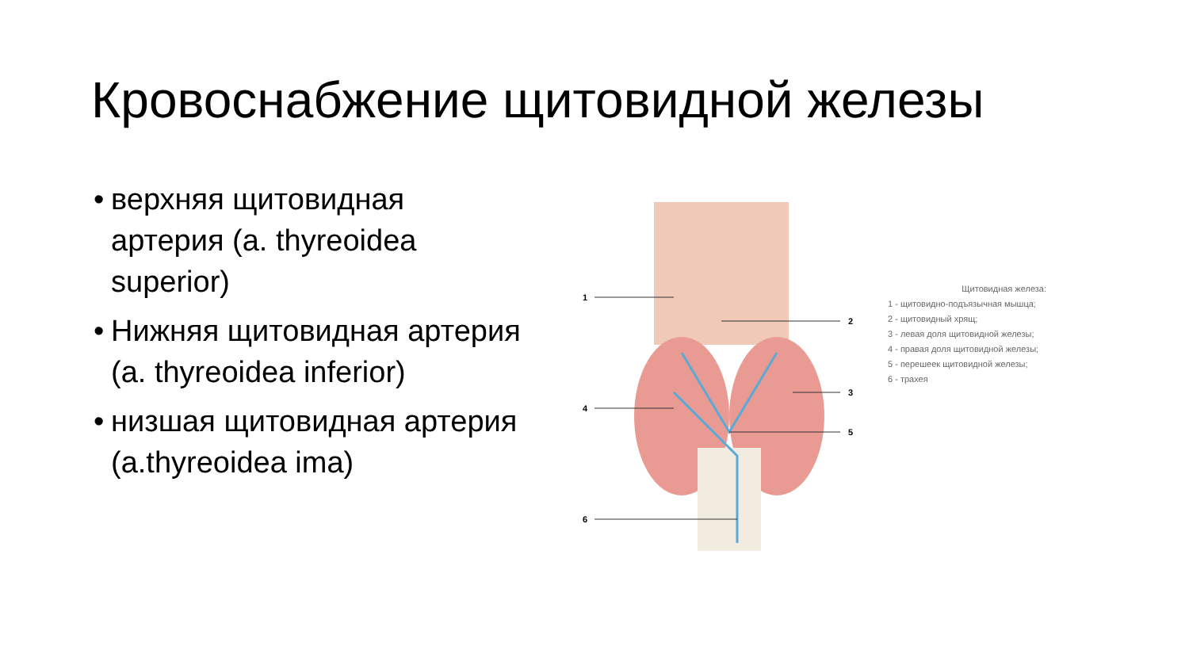Кровоснабжение щитовидной железы
• верхняя щитовидная артерия (a. thyreoidea superior)
• Нижняя щитовидная артерия (a. thyreoidea inferior)
• низшая щитовидная артерия (a.thyreoidea ima)
1
2
3
4
5
6
Щитовидная железа:
1 - щитовидно-подъязычная мышца;
2 - щитовидный хрящ;
3 - левая доля щитовидной железы;
4 - правая доля щитовидной железы;
5 - перешеек щитовидной железы;
6 - трахея